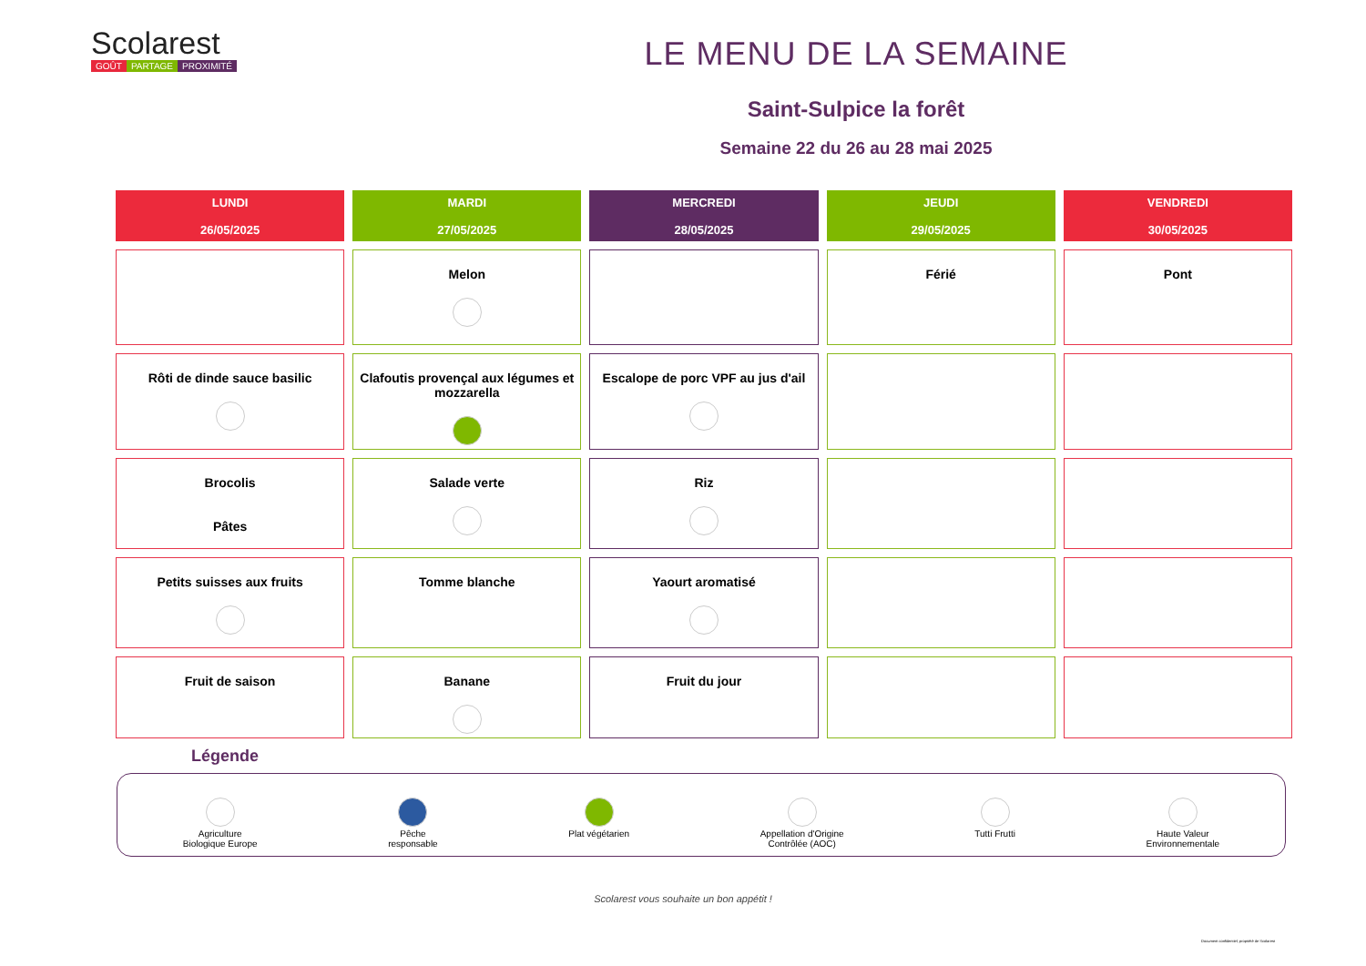Scolarest
GOÛT PARTAGE PROXIMITÉ
LE MENU DE LA SEMAINE
Saint-Sulpice la forêt
Semaine 22 du 26 au 28 mai 2025
| LUNDI 26/05/2025 | MARDI 27/05/2025 | MERCREDI 28/05/2025 | JEUDI 29/05/2025 | VENDREDI 30/05/2025 |
| --- | --- | --- | --- | --- |
| | Melon | | Férié | Pont |
| Rôti de dinde sauce basilic | Clafoutis provençal aux légumes et mozzarella | Escalope de porc VPF au jus d'ail | | |
| Brocolis Pâtes | Salade verte | Riz | | |
| Petits suisses aux fruits | Tomme blanche | Yaourt aromatisé | | |
| Fruit de saison | Banane | Fruit du jour | | |
Légende
Agriculture
Biologique Europe
Pêche
responsable
Plat végétarien
Appellation d'Origine
Contrôlée (AOC)
Tutti Frutti
Haute Valeur
Environnementale
Scolarest vous souhaite un bon appétit !
Document confidentiel, propriété de Scolarest